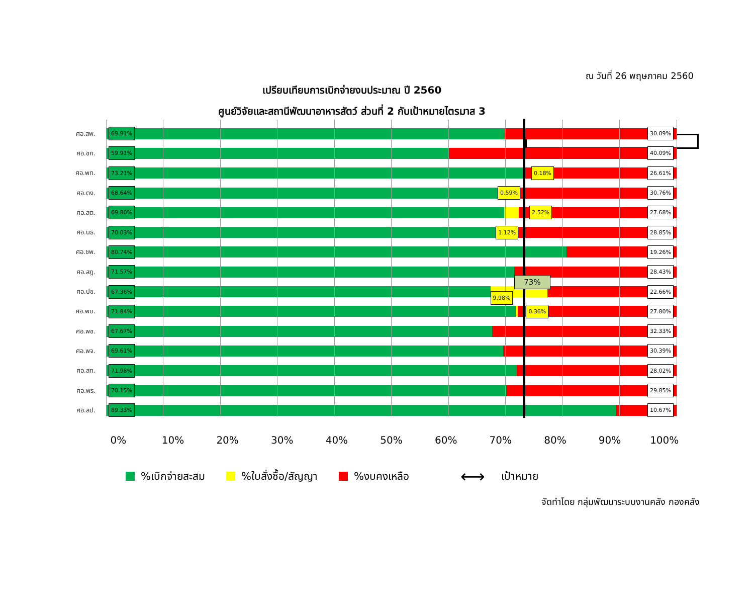ณ วันที่ 26 พฤษภาคม 2560
เปรียบเทียบการเบิกจ่ายงบประมาณ ปี 2560
ศูนย์วิจัยและสถานีพัฒนาอาหารสัตว์ ส่วนที่ 2 กับเป้าหมายไตรมาส 3
ศอ.สพ.
69.91% 30.09%
ศอ.ขก.
59.91% 40.09%
ศอ.พท.
73.21% 0.18% 26.61%
ศอ.ตง.
68.64% 0.59% 30.76%
ศอ.สต.
69.80% 2.52% 27.68%
ศอ.นธ.
70.03% 1.12% 28.85%
ศอ.ชพ.
80.74% 19.26%
ศอ.สฎ.
71.57%
73% 28.43%
ศอ.ปข.
67.36%
9.98%
22.66%
ศอ.พบ.
71.84% 0.36% 27.80%
ศอ.พช.
67.67% 32.33%
ศอ.พจ.
69.61% 30.39%
ศอ.สท.
71.98% 28.02%
ศอ.พร.
70.15% 29.85%
ศอ.ลป.
89.33% 10.67%
0% 10% 20% 30% 40% 50% 60% 70% 80% 90% 100%
%เบิกจ่ายสะสม %ใบสั่งซื้อ/สัญญา %งบคงเหลือ ⟷ เป้าหมาย
จัดทำโดย กลุ่มพัฒนาระบบงานคลัง กองคลัง